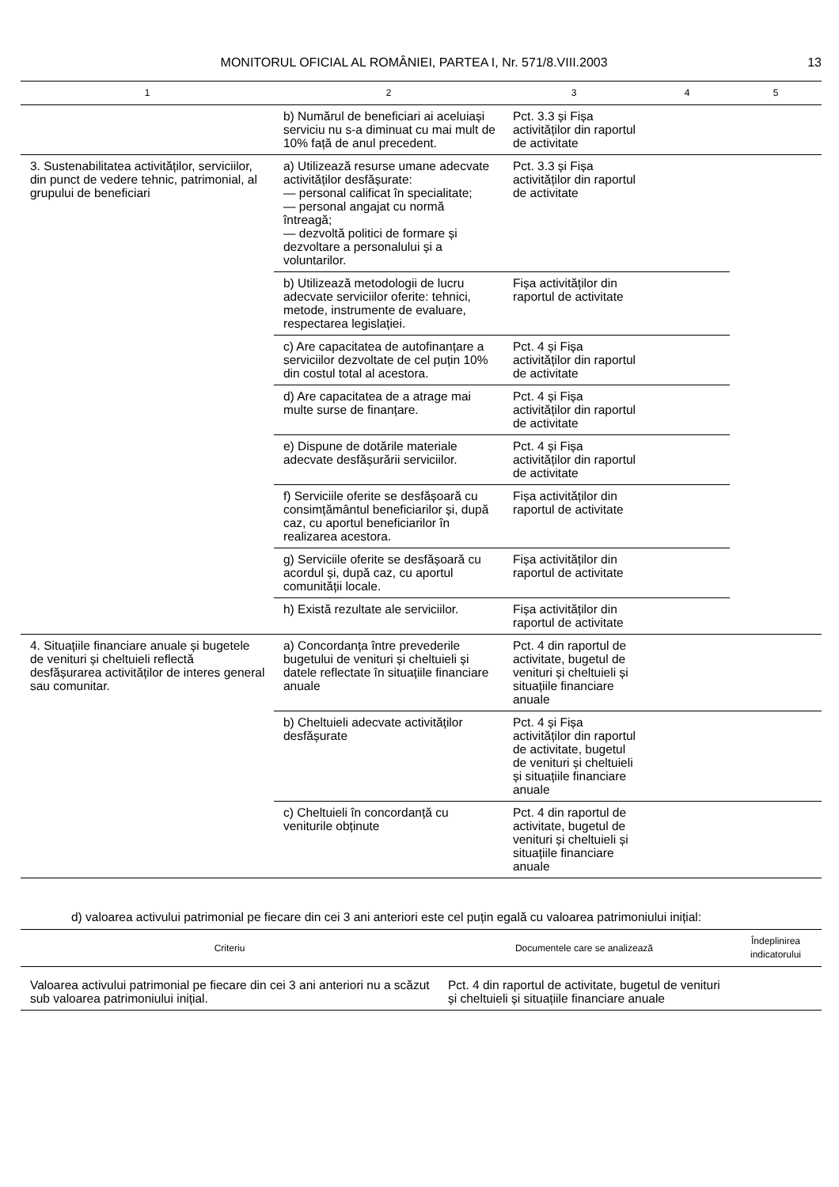MONITORUL OFICIAL AL ROMÂNIEI, PARTEA I, Nr. 571/8.VIII.2003 13
| 1 | 2 | 3 | 4 | 5 |
| --- | --- | --- | --- | --- |
| | b) Numărul de beneficiari ai aceluiași serviciu nu s-a diminuat cu mai mult de 10% față de anul precedent. | Pct. 3.3 și Fișa activităților din raportul de activitate | | |
| 3. Sustenabilitatea activităților, serviciilor, din punct de vedere tehnic, patrimonial, al grupului de beneficiari | a) Utilizează resurse umane adecvate activităților desfășurate: — personal calificat în specialitate; — personal angajat cu normă întreagă; — dezvoltă politici de formare și dezvoltare a personalului și a voluntarilor. | Pct. 3.3 și Fișa activităților din raportul de activitate | | |
| | b) Utilizează metodologii de lucru adecvate serviciilor oferite: tehnici, metode, instrumente de evaluare, respectarea legislației. | Fișa activităților din raportul de activitate | | |
| | c) Are capacitatea de autofinanțare a serviciilor dezvoltate de cel puțin 10% din costul total al acestora. | Pct. 4 și Fișa activităților din raportul de activitate | | |
| | d) Are capacitatea de a atrage mai multe surse de finanțare. | Pct. 4 și Fișa activităților din raportul de activitate | | |
| | e) Dispune de dotările materiale adecvate desfășurării serviciilor. | Pct. 4 și Fișa activităților din raportul de activitate | | |
| | f) Serviciile oferite se desfășoară cu consimțământul beneficiarilor și, după caz, cu aportul beneficiarilor în realizarea acestora. | Fișa activităților din raportul de activitate | | |
| | g) Serviciile oferite se desfășoară cu acordul și, după caz, cu aportul comunității locale. | Fișa activităților din raportul de activitate | | |
| | h) Există rezultate ale serviciilor. | Fișa activităților din raportul de activitate | | |
| 4. Situațiile financiare anuale și bugetele de venituri și cheltuieli reflectă desfășurarea activităților de interes general sau comunitar. | a) Concordanța între prevederile bugetului de venituri și cheltuieli și datele reflectate în situațiile financiare anuale | Pct. 4 din raportul de activitate, bugetul de venituri și cheltuieli și situațiile financiare anuale | | |
| | b) Cheltuieli adecvate activităților desfășurate | Pct. 4 și Fișa activităților din raportul de activitate, bugetul de venituri și cheltuieli și situațiile financiare anuale | | |
| | c) Cheltuieli în concordanță cu veniturile obținute | Pct. 4 din raportul de activitate, bugetul de venituri și cheltuieli și situațiile financiare anuale | | |
d) valoarea activului patrimonial pe fiecare din cei 3 ani anteriori este cel puțin egală cu valoarea patrimoniului inițial:
| Criteriu | Documentele care se analizează | Îndeplinirea indicatorului |
| --- | --- | --- |
| Valoarea activului patrimonial pe fiecare din cei 3 ani anteriori nu a scăzut sub valoarea patrimoniului inițial. | Pct. 4 din raportul de activitate, bugetul de venituri și cheltuieli și situațiile financiare anuale | |